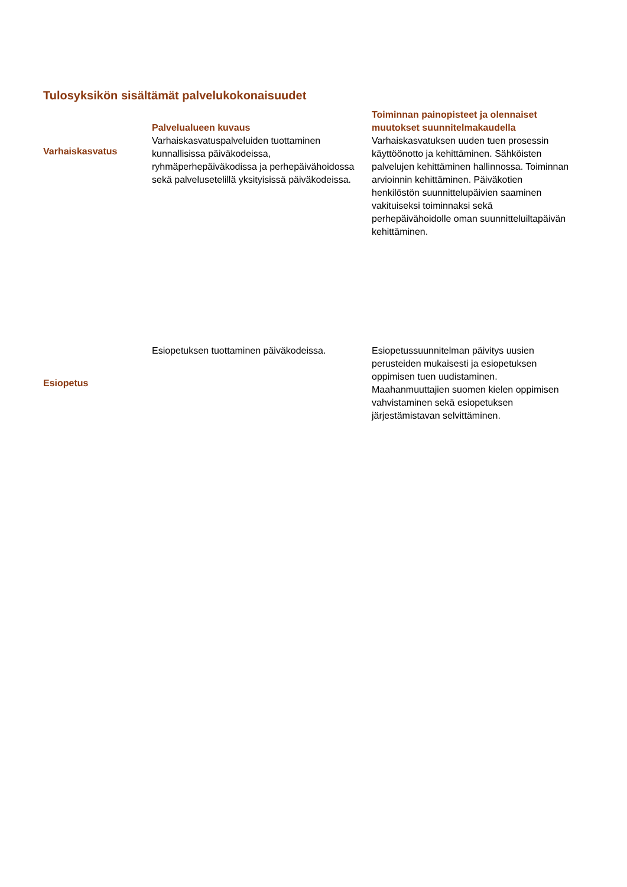Tulosyksikön sisältämät palvelukokonaisuudet
| | Palvelualueen kuvaus | Toiminnan painopisteet ja olennaiset muutokset suunnitelmakaudella |
| --- | --- | --- |
| Varhaiskasvatus | Varhaiskasvatuspalveluiden tuottaminen kunnallisissa päiväkodeissa, ryhmäperhepäiväkodissa ja perhepäivähoidossa sekä palvelusetelillä yksityisissä päiväkodeissa. | Varhaiskasvatuksen uuden tuen prosessin käyttöönotto ja kehittäminen. Sähköisten palvelujen kehittäminen hallinnossa. Toiminnan arvioinnin kehittäminen. Päiväkotien henkilöstön suunnittelupäivien saaminen vakituiseksi toiminnaksi sekä perhepäivähoidolle oman suunnitteluiltapäivän kehittäminen. |
| Esiopetus | Esiopetuksen tuottaminen päiväkodeissa. | Esiopetussuunnitelman päivitys uusien perusteiden mukaisesti ja esiopetuksen oppimisen tuen uudistaminen. Maahanmuuttajien suomen kielen oppimisen vahvistaminen sekä esiopetuksen järjestämistavan selvittäminen. |